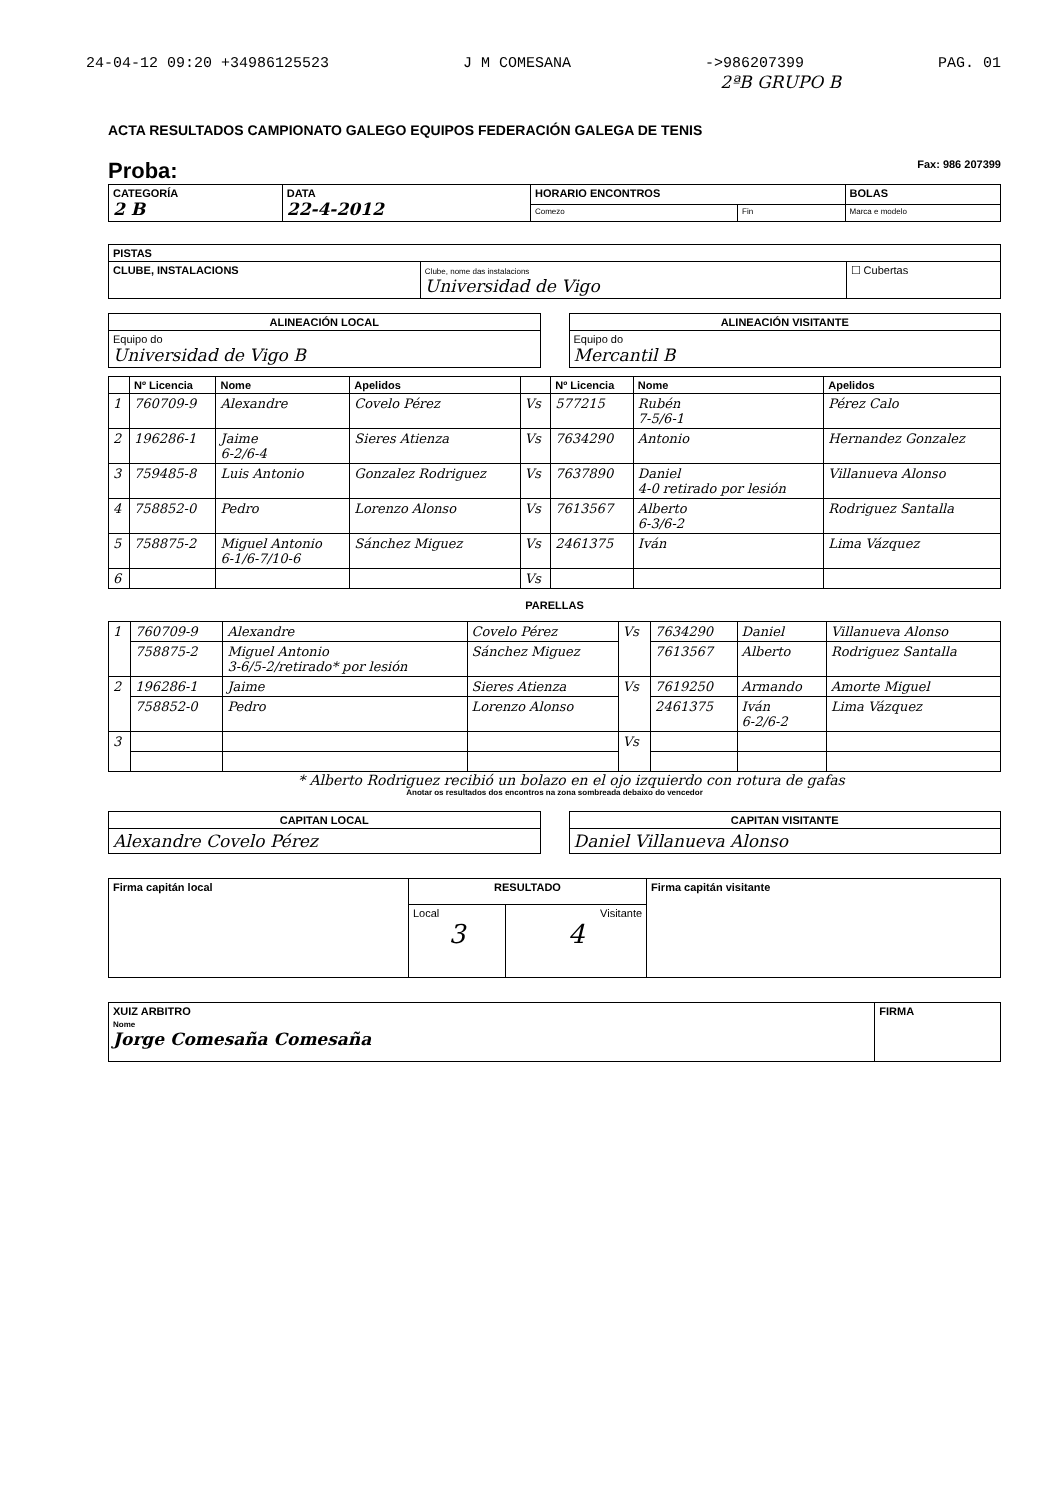24-04-12 09:20 +34986125523 J M COMESANA ->986207399 PAG. 01
2ªB GRUPO B
ACTA RESULTADOS CAMPIONATO GALEGO EQUIPOS FEDERACIÓN GALEGA DE TENIS
Proba: Fax: 986 207399
| CATEGORÍA 2 B | DATA 22-4-2012 | HORARIO ENCONTROS | | BOLAS |
| --- | --- | --- | --- | --- |
| | | Comezo | Fin | Marca e modelo |
| PISTAS | | |
| --- | --- | --- |
| CLUBE, INSTALACIONS | Clube, nome das instalacions Universidad de Vigo | ☐ Cubertas |
| ALINEACIÓN LOCAL |
| --- |
| Equipo do Universidad de Vigo B |
| ALINEACIÓN VISITANTE |
| --- |
| Equipo do Mercantil B |
| | Nº Licencia | Nome | Apelidos | | Nº Licencia | Nome | Apelidos |
| --- | --- | --- | --- | --- | --- | --- | --- |
| 1 | 760709-9 | Alexandre | Covelo Pérez | Vs | 577215 | Rubén 7-5/6-1 | Pérez Calo |
| 2 | 196286-1 | Jaime 6-2/6-4 | Sieres Atienza | Vs | 7634290 | Antonio | Hernandez Gonzalez |
| 3 | 759485-8 | Luis Antonio | Gonzalez Rodriguez | Vs | 7637890 | Daniel 4-0 retirado por lesión | Villanueva Alonso |
| 4 | 758852-0 | Pedro | Lorenzo Alonso | Vs | 7613567 | Alberto 6-3/6-2 | Rodriguez Santalla |
| 5 | 758875-2 | Miguel Antonio 6-1/6-7/10-6 | Sánchez Miguez | Vs | 2461375 | Iván | Lima Vázquez |
| 6 | | | | Vs | | | |
PARELLAS
| 1 | 760709-9 | Alexandre | Covelo Pérez | Vs | 7634290 | Daniel | Villanueva Alonso |
| | 758875-2 | Miguel Antonio 3-6/5-2/retirado* por lesión | Sánchez Miguez | | 7613567 | Alberto | Rodriguez Santalla |
| 2 | 196286-1 | Jaime | Sieres Atienza | Vs | 7619250 | Armando | Amorte Miguel |
| | 758852-0 | Pedro | Lorenzo Alonso | | 2461375 | Iván 6-2/6-2 | Lima Vázquez |
| 3 | | | | Vs | | | |
* Alberto Rodriguez recibió un bolazo en el ojo izquierdo con rotura de gafas
Anotar os resultados dos encontros na zona sombreada debaixo do vencedor
| CAPITAN LOCAL |
| --- |
| Alexandre Covelo Pérez |
| CAPITAN VISITANTE |
| --- |
| Daniel Villanueva Alonso |
| Firma capitán local | RESULTADO | | Firma capitán visitante |
| --- | --- | --- | --- |
| | Local 3 | Visitante 4 | |
| XUIZ ARBITRO Nome Jorge Comesaña Comesaña | FIRMA |
| --- | --- |